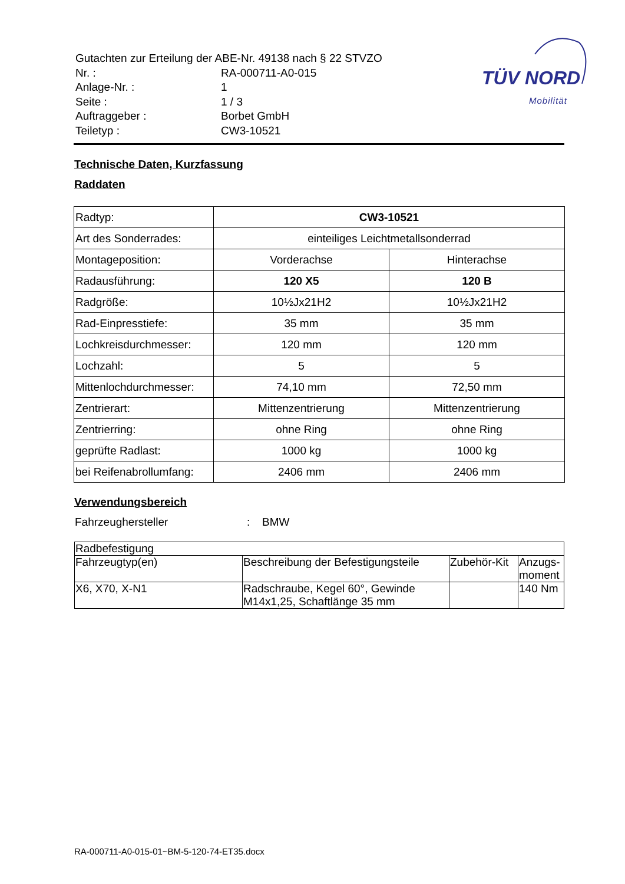| Gutachten zur Erteilung der ABE-Nr. 49138 nach § 22 STVZO | |
| Nr. : | RA-000711-A0-015 |
| Anlage-Nr. : | 1 |
| Seite : | 1 / 3 |
| Auftraggeber : | Borbet GmbH |
| Teiletyp : | CW3-10521 |
TÜV NORD
Mobilität
Technische Daten, Kurzfassung
Raddaten
| Radtyp: | CW3-10521 | |
| Art des Sonderrades: | einteiliges Leichtmetallsonderrad | |
| Montageposition: | Vorderachse | Hinterachse |
| Radausführung: | 120 X5 | 120 B |
| Radgröße: | 10½Jx21H2 | 10½Jx21H2 |
| Rad-Einpresstiefe: | 35 mm | 35 mm |
| Lochkreisdurchmesser: | 120 mm | 120 mm |
| Lochzahl: | 5 | 5 |
| Mittenlochdurchmesser: | 74,10 mm | 72,50 mm |
| Zentrierart: | Mittenzentrierung | Mittenzentrierung |
| Zentrierring: | ohne Ring | ohne Ring |
| geprüfte Radlast: | 1000 kg | 1000 kg |
| bei Reifenabrollumfang: | 2406 mm | 2406 mm |
Verwendungsbereich
Fahrzeughersteller: BMW
| Radbefestigung | | | |
| Fahrzeugtyp(en) | Beschreibung der Befestigungsteile | Zubehör-Kit | Anzugs- moment |
| X6, X70, X-N1 | Radschraube, Kegel 60°, Gewinde M14x1,25, Schaftlänge 35 mm | | 140 Nm |
RA-000711-A0-015-01~BM-5-120-74-ET35.docx